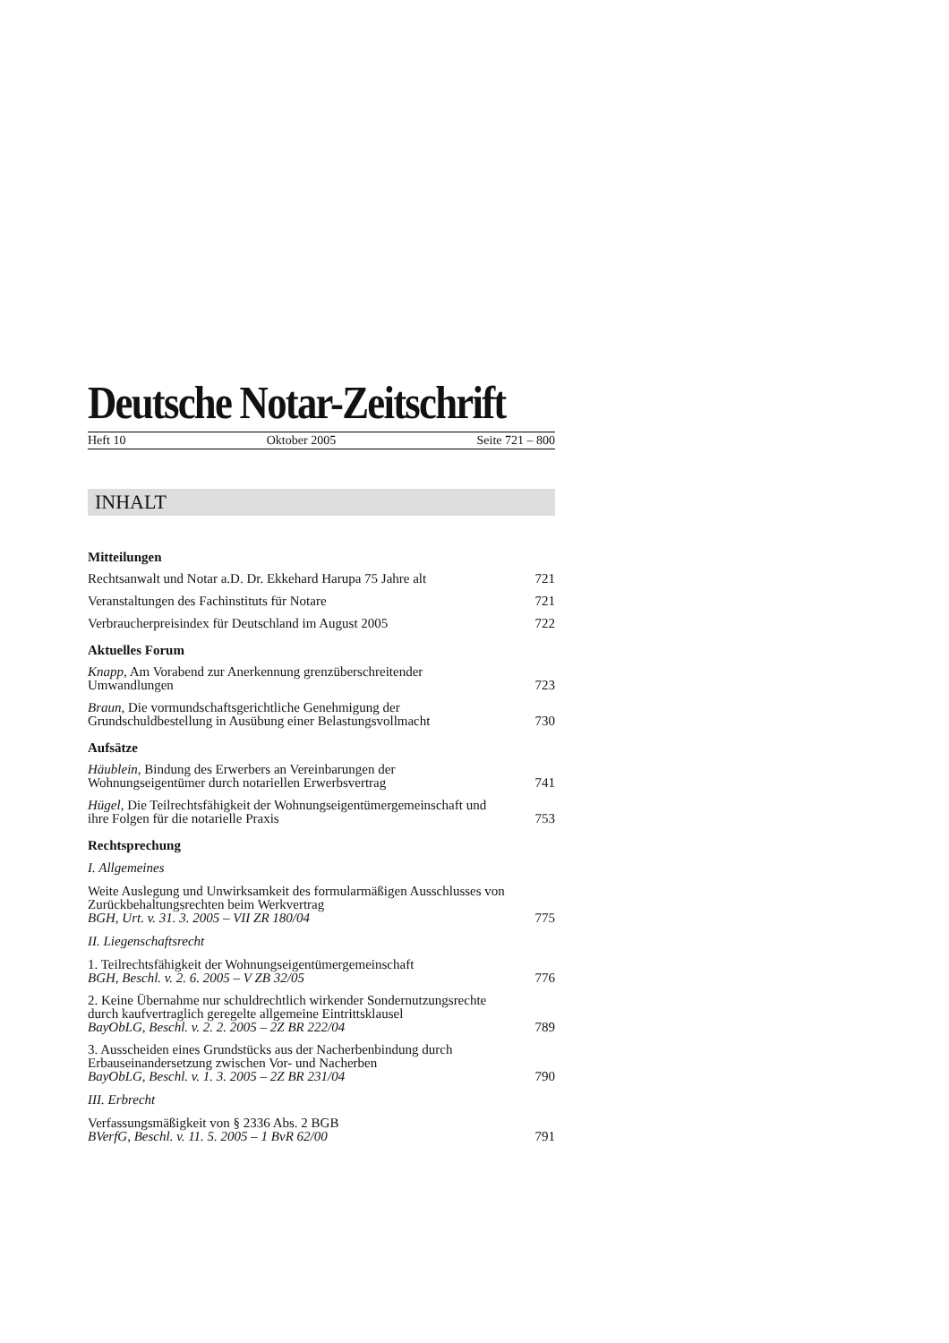Deutsche Notar-Zeitschrift
Heft 10 Oktober 2005 Seite 721 – 800
INHALT
Mitteilungen
Rechtsanwalt und Notar a.D. Dr. Ekkehard Harupa 75 Jahre alt 721
Veranstaltungen des Fachinstituts für Notare 721
Verbraucherpreisindex für Deutschland im August 2005 722
Aktuelles Forum
Knapp, Am Vorabend zur Anerkennung grenzüberschreitender Umwandlungen 723
Braun, Die vormundschaftsgerichtliche Genehmigung der Grundschuldbestellung in Ausübung einer Belastungsvollmacht 730
Aufsätze
Häublein, Bindung des Erwerbers an Vereinbarungen der Wohnungseigentümer durch notariellen Erwerbsvertrag 741
Hügel, Die Teilrechtsfähigkeit der Wohnungseigentümergemeinschaft und ihre Folgen für die notarielle Praxis 753
Rechtsprechung
I. Allgemeines
Weite Auslegung und Unwirksamkeit des formularmäßigen Ausschlusses von Zurückbehaltungsrechten beim Werkvertrag
BGH, Urt. v. 31. 3. 2005 – VII ZR 180/04 775
II. Liegenschaftsrecht
1. Teilrechtsfähigkeit der Wohnungseigentümergemeinschaft
BGH, Beschl. v. 2. 6. 2005 – V ZB 32/05 776
2. Keine Übernahme nur schuldrechtlich wirkender Sondernutzungsrechte durch kaufvertraglich geregelte allgemeine Eintrittsklausel
BayObLG, Beschl. v. 2. 2. 2005 – 2Z BR 222/04 789
3. Ausscheiden eines Grundstücks aus der Nacherbenbindung durch Erbauseinandersetzung zwischen Vor- und Nacherben
BayObLG, Beschl. v. 1. 3. 2005 – 2Z BR 231/04 790
III. Erbrecht
Verfassungsmäßigkeit von § 2336 Abs. 2 BGB
BVerfG, Beschl. v. 11. 5. 2005 – 1 BvR 62/00 791